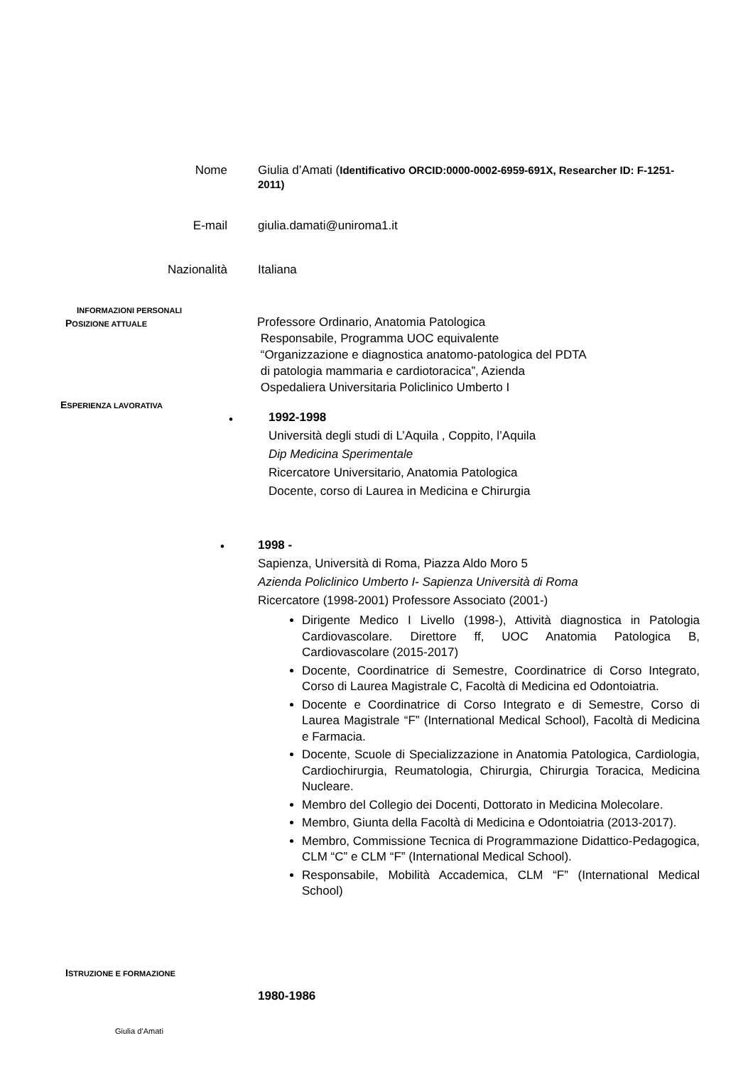INFORMAZIONI PERSONALI
Nome Giulia d’Amati (Identificativo ORCID:0000-0002-6959-691X, Researcher ID: F-1251-2011)
E-mail giulia.damati@uniroma1.it
Nazionalità Italiana
POSIZIONE ATTUALE
Professore Ordinario, Anatomia Patologica
Responsabile, Programma UOC equivalente
“Organizzazione e diagnostica anatomo-patologica del PDTA
di patologia mammaria e cardiotoracica”, Azienda
Ospedaliera Universitaria Policlinico Umberto I
ESPERIENZA LAVORATIVA
•
1992-1998
Università degli studi di L’Aquila , Coppito, l’Aquila
Dip Medicina Sperimentale
Ricercatore Universitario, Anatomia Patologica
Docente, corso di Laurea in Medicina e Chirurgia
•
1998 -
Sapienza, Università di Roma, Piazza Aldo Moro 5
Azienda Policlinico Umberto I- Sapienza Università di Roma
Ricercatore (1998-2001) Professore Associato (2001-)
Dirigente Medico I Livello (1998-), Attività diagnostica in Patologia Cardiovascolare. Direttore ff, UOC Anatomia Patologica B, Cardiovascolare (2015-2017)
Docente, Coordinatrice di Semestre, Coordinatrice di Corso Integrato, Corso di Laurea Magistrale C, Facoltà di Medicina ed Odontoiatria.
Docente e Coordinatrice di Corso Integrato e di Semestre, Corso di Laurea Magistrale “F” (International Medical School), Facoltà di Medicina e Farmacia.
Docente, Scuole di Specializzazione in Anatomia Patologica, Cardiologia, Cardiochirurgia, Reumatologia, Chirurgia, Chirurgia Toracica, Medicina Nucleare.
Membro del Collegio dei Docenti, Dottorato in Medicina Molecolare.
Membro, Giunta della Facoltà di Medicina e Odontoiatria (2013-2017).
Membro, Commissione Tecnica di Programmazione Didattico-Pedagogica, CLM “C” e CLM “F” (International Medical School).
Responsabile, Mobilità Accademica, CLM “F” (International Medical School)
ISTRUZIONE E FORMAZIONE
1980-1986
Giulia d’Amati